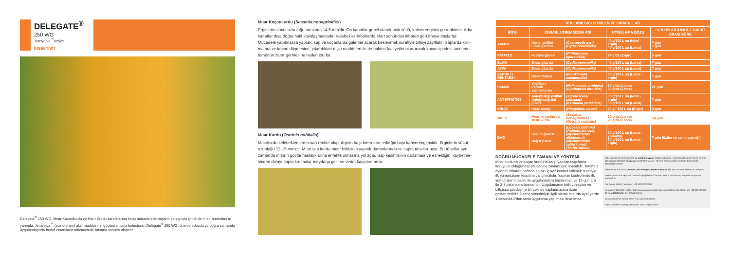DELEGATE<sup>®</sup>
250 WG
Jemvelva<sup>™</sup>active
İNSEKTİSİT
Delegate<sup>®</sup> 250 WG, Mısır Koçankurdu ve Mısır Kurdu zararlılarına karşı mücadelede başarılı sonuç için şimdi de mısır üreticilerinin yanında. Jemvelva<sup>™</sup> (spinetoram) aktif maddesinin gücünü mısırla buluşturan Delegate<sup>®</sup> 250 WG, önerilen dozda ve doğru zamanda uygulandığında hedef zararlılarla mücadelede başarılı sonuca ulaştırır.
Mısır Koçankurdu (Sesamia nonagrioides)
Erginlerin vücut uzunluğu ortalama 14.5 mm'dir. Ön kanatlar genel olarak açık sütlü, kahverengimsi gri renktedir. Arka kanatlar dışa doğru hafif koyulaşmaktadır. Kelebekler ilkbaharda Mart sonundan itibaren görülmeye başlarlar. Mücadele yapılmazsa yaprak, sap ve koçanlarda galeriler açarak beslenmek suretiyle bitkiyi zayıflatır. Saplarda kırıl-malara ve koçan düşmesine, çıkardıkları dışkı maddeleri ile de bakteri faaliyetlerini artırarak koçan içindeki tanelerin tümünün zarar görmesine neden olurlar.
Mısır Kurdu (Ostrinia nubilalis)
Mısırkurdu kelebekleri krem-sarı renkte olup, dişinin başı krem-sarı; erkeğin başı kahverengimsidir. Erginlerin vücut uzunluğu 12-15 mm'dir. Mısır sap kurdu mısır bitkisinin yaprak damarlarında ve sapta tüneller açar. Bu tüneller aynı zamanda mısırın gövde hastalıklarına enfekte olmasına yol açar. Sap kesintisinin darlaması ve esnekliğini kaybetme-sinden dolayı sapta kırılmalar meydana gelir ve verim kayıpları artar.
| KULLANILDIĞI BİTKİLER VE ZARARLILAR | | | | |
| --- | --- | --- | --- | --- |
| BİTKİ | ZARARLI ORGANİZMA ADI | | UYGULAMA DOZU | SON UYGULAMA İLE HASAT ARASI SÜRE |
| ARMUT | Armut psillidi Elma içkurdu | (Cacopsylla pyri) (Cydia pomonella) | 40 g/100 L su (Nimf - ergin) 40 g/100 L su (Larva) | 7 gün 7 gün |
| PATATES | Patates güvesi | (Phthorimaea operculella) | 24 g/da (Ergin) | 3 gün |
| ELMA | Elma içkurdu | (Cydia pomonella) | 40 g/100 L su (Larva) | 7 gün |
| AYVA | Elma içkurdu | (Cydia pomonella) | 40 g/100 L su (Larva) | 7 gün |
| ŞEFTALİ / NEKTARİN | Çiçek thripsi | (Frankliniella occidentalis) | 30 g/100 L su (Larva - ergin) | 7 gün |
| PAMUK | Yeşilkurt Pamuk yaprakkurdu | (Helicoverpa armigera) (Spodoptera littoralis) | 30 g/da (Larva) 30 g/da (Larva) | 21 gün |
| ANTEPFISTIĞI | Antepfıstığı psillidi Antepfıstığı dal güvesi | (Agonoscena pistaciae) (Kermania pistaciella) | 30 g/100 L su (Nimf - ergin) 35 g/100 L su (Larva) | 7 gün |
| KİRAZ | Kiraz sineği | (Rhagoletis cerasi) | 20 g / 100 L su (Ergin) | 3 gün |
| MISIR | Mısır koçankurdu Mısır kurdu | (Sesamia nonagrioides) (Ostrinia nubilalis) | 20 g/da (Larva) 20 g/da (Larva) | 14 gün |
| BAĞ | Salkım güvesi Bağ tripsleri | (Lobesia botrana) (Rubiothrips vitis) (Mycterothrips albidicorni) (Mycterothrips tschirkunae) (Thrips tabaci) | 20 g/100 L su (Larva - yumurta) 30 g/100 L su (Larva - ergin) | 7 gün (üzüm ve asma yaprağı) |
DOĞRU MÜCADELE ZAMANI VE YÖNTEMİ
Mısır kurduna ve koçan kurduna karşı yapılan uygulama koruyucu olduğundan mücadele zamanı çok önemlidir. Temmuz ayından itibaren haftada en az üç kez kontrol edilmek suretiyle ilk yumurtaların tespitine çalışılmalıdır. Yapılan kontrollerde ilk yumurtaların tespiti ile uygulamalara başlanmalı ve 15 gün ara ile 2-3 defa tekrarlanmalıdır. Uygulamanın bitki yüzeyine ve bilhassa gövdeyi iyi bir şekilde kaplanmasına özen gösterilmelidir. Direnç yönetimiyle ilgili olarak mısırda aynı yerde 1 sezonda 2'den fazla uygulama yapılması önerilmez.
Bitki koruma ürünlerini güvenli ve kurallara uygun şekilde kullanınız. Kullanılmadan önce etiketi ve ürün broşürünü dikkatlice okuyarak yazılanlara uyunuz. Tavsiye edilen ürünlerin dışında kullanılması kesinlikle yasaktır.
Zehirlenme durumunda Ulusal Zehir Danışma Merkezi (UZEM)'nin 114 numaralı telefonunu arayınız.
Herhangi bir kaza veya acil durumda aşağıdaki Acil Durum Telefon Numarasını arayarak da yardım alabilirsiniz.
Acil durum telefon numarası: +90 538 973 22 00
Delegate® 250 WG ve diğer bitki koruma ürünlerimizle ilgili olarak teknik bilgi almak için +90 322 355 68 00 nolu telefondan bizi arayabilirsiniz.
Bu ürün Corteva Turkey Tarım A.Ş. adına ruhsatlıdır.
Taşçı Mahallesi Karataş Bulvarı No: 910 Yüreğir/Adana